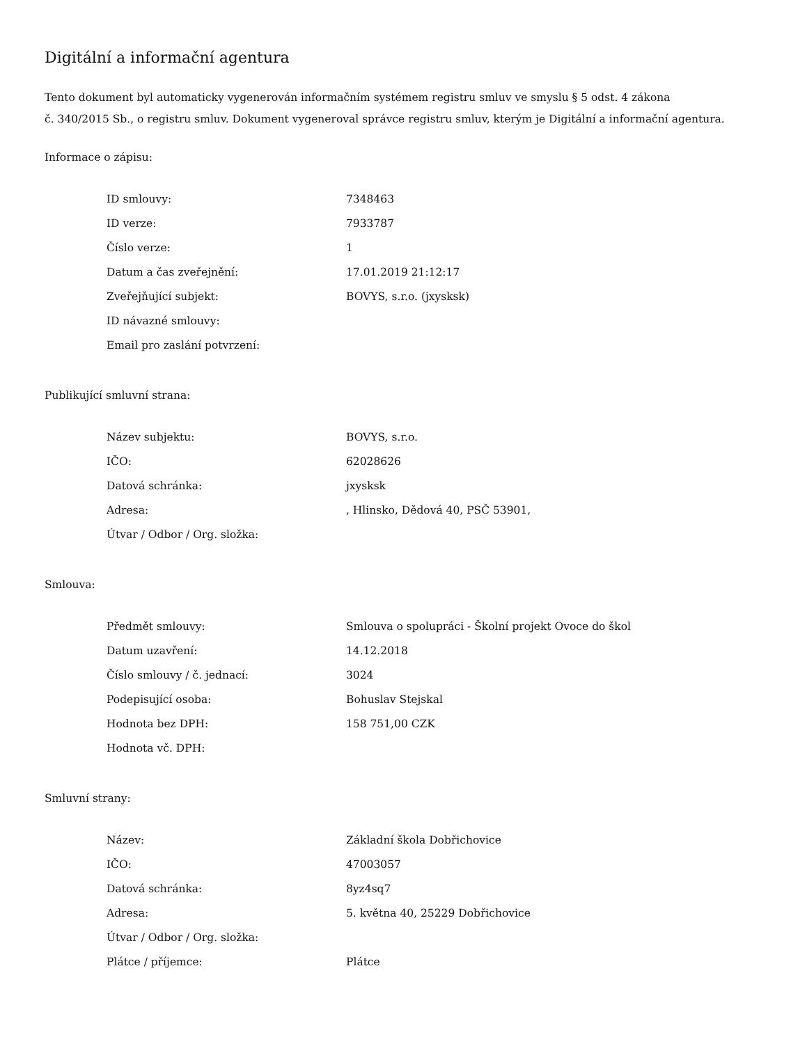Digitální a informační agentura
Tento dokument byl automaticky vygenerován informačním systémem registru smluv ve smyslu § 5 odst. 4 zákona
č. 340/2015 Sb., o registru smluv. Dokument vygeneroval správce registru smluv, kterým je Digitální a informační agentura.
Informace o zápisu:
| ID smlouvy: | 7348463 |
| ID verze: | 7933787 |
| Číslo verze: | 1 |
| Datum a čas zveřejnění: | 17.01.2019 21:12:17 |
| Zveřejňující subjekt: | BOVYS, s.r.o. (jxysksk) |
| ID návazné smlouvy: | |
| Email pro zaslání potvrzení: | |
Publikující smluvní strana:
| Název subjektu: | BOVYS, s.r.o. |
| IČO: | 62028626 |
| Datová schránka: | jxysksk |
| Adresa: | , Hlinsko, Dědová 40, PSČ 53901, |
| Útvar / Odbor / Org. složka: | |
Smlouva:
| Předmět smlouvy: | Smlouva o spolupráci - Školní projekt Ovoce do škol |
| Datum uzavření: | 14.12.2018 |
| Číslo smlouvy / č. jednací: | 3024 |
| Podepisující osoba: | Bohuslav Stejskal |
| Hodnota bez DPH: | 158 751,00 CZK |
| Hodnota vč. DPH: | |
Smluvní strany:
| Název: | Základní škola Dobřichovice |
| IČO: | 47003057 |
| Datová schránka: | 8yz4sq7 |
| Adresa: | 5. května 40, 25229 Dobřichovice |
| Útvar / Odbor / Org. složka: | |
| Plátce / příjemce: | Plátce |